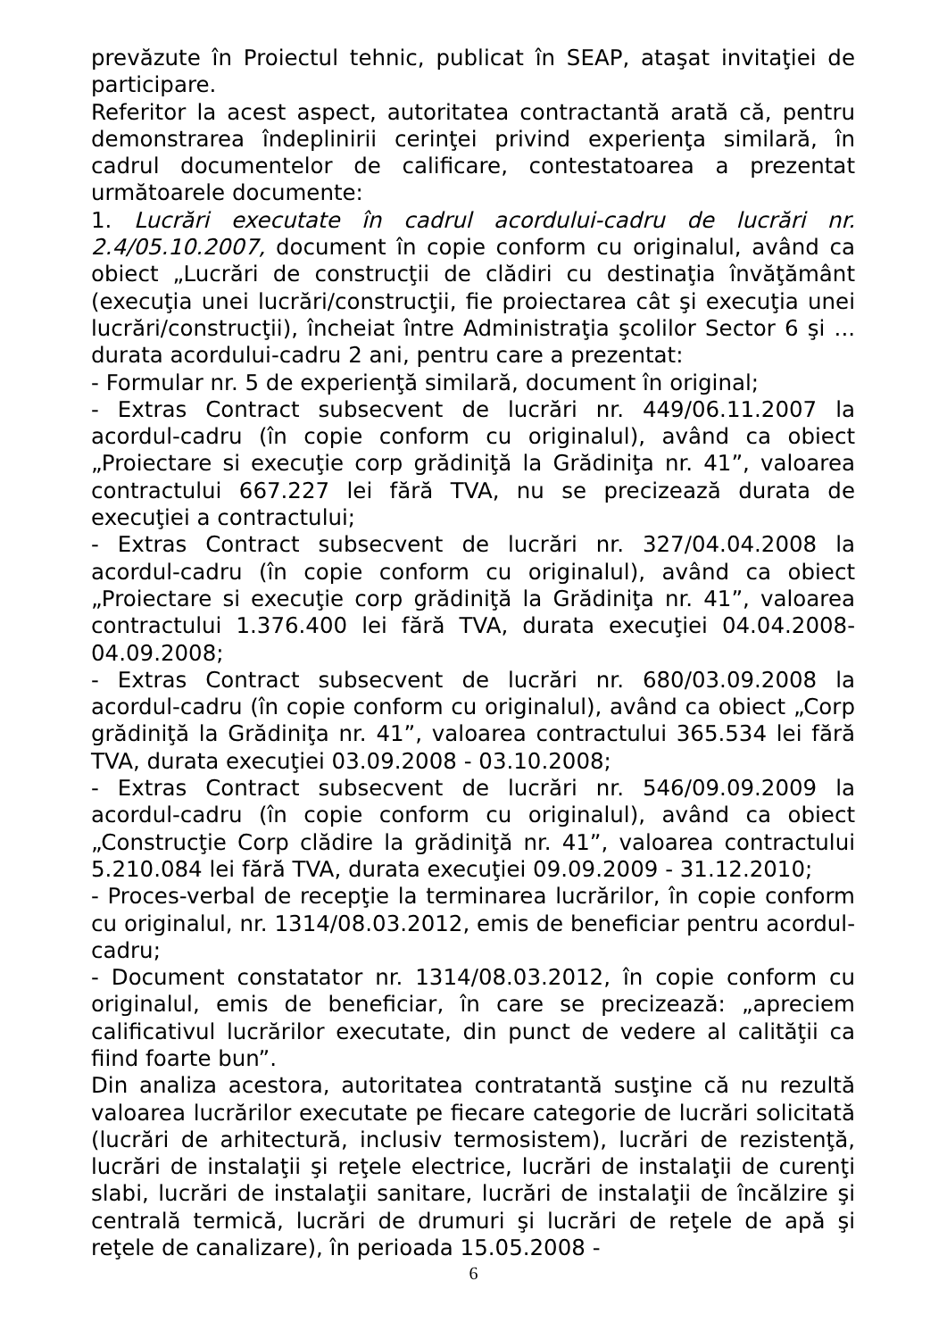prevăzute în Proiectul tehnic, publicat în SEAP, ataşat invitaţiei de participare.
Referitor la acest aspect, autoritatea contractantă arată că, pentru demonstrarea îndeplinirii cerinţei privind experienţa similară, în cadrul documentelor de calificare, contestatoarea a prezentat următoarele documente:
1. Lucrări executate în cadrul acordului-cadru de lucrări nr. 2.4/05.10.2007, document în copie conform cu originalul, având ca obiect „Lucrări de construcţii de clădiri cu destinaţia învăţământ (execuţia unei lucrări/construcţii, fie proiectarea cât şi execuţia unei lucrări/construcţii), încheiat între Administraţia şcolilor Sector 6 şi ... durata acordului-cadru 2 ani, pentru care a prezentat:
- Formular nr. 5 de experienţă similară, document în original;
- Extras Contract subsecvent de lucrări nr. 449/06.11.2007 la acordul-cadru (în copie conform cu originalul), având ca obiect „Proiectare si execuţie corp grădiniţă la Grădiniţa nr. 41”, valoarea contractului 667.227 lei fără TVA, nu se precizează durata de execuţiei a contractului;
- Extras Contract subsecvent de lucrări nr. 327/04.04.2008 la acordul-cadru (în copie conform cu originalul), având ca obiect „Proiectare si execuţie corp grădiniţă la Grădiniţa nr. 41”, valoarea contractului 1.376.400 lei fără TVA, durata execuţiei 04.04.2008-04.09.2008;
- Extras Contract subsecvent de lucrări nr. 680/03.09.2008 la acordul-cadru (în copie conform cu originalul), având ca obiect „Corp grădiniţă la Grădiniţa nr. 41”, valoarea contractului 365.534 lei fără TVA, durata execuţiei 03.09.2008 - 03.10.2008;
- Extras Contract subsecvent de lucrări nr. 546/09.09.2009 la acordul-cadru (în copie conform cu originalul), având ca obiect „Construcţie Corp clădire la grădiniţă nr. 41”, valoarea contractului 5.210.084 lei fără TVA, durata execuţiei 09.09.2009 - 31.12.2010;
- Proces-verbal de recepţie la terminarea lucrărilor, în copie conform cu originalul, nr. 1314/08.03.2012, emis de beneficiar pentru acordul-cadru;
- Document constatator nr. 1314/08.03.2012, în copie conform cu originalul, emis de beneficiar, în care se precizează: „apreciem calificativul lucrărilor executate, din punct de vedere al calităţii ca fiind foarte bun”.
Din analiza acestora, autoritatea contratantă susţine că nu rezultă valoarea lucrărilor executate pe fiecare categorie de lucrări solicitată (lucrări de arhitectură, inclusiv termosistem), lucrări de rezistenţă, lucrări de instalaţii şi reţele electrice, lucrări de instalaţii de curenţi slabi, lucrări de instalaţii sanitare, lucrări de instalaţii de încălzire şi centrală termică, lucrări de drumuri şi lucrări de reţele de apă şi reţele de canalizare), în perioada 15.05.2008 -
6